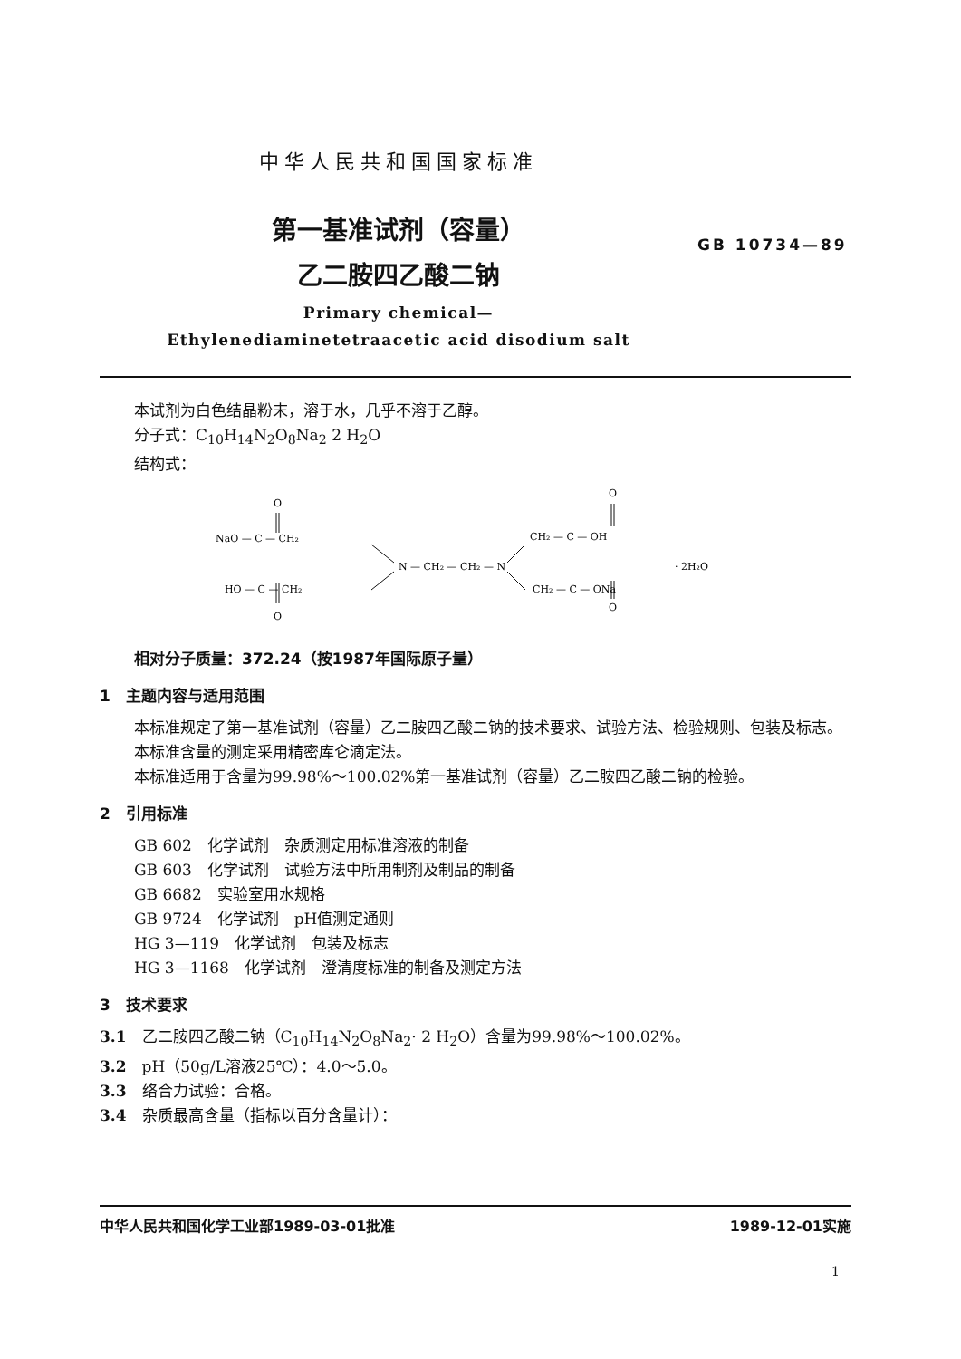中华人民共和国国家标准
第一基准试剂（容量）
乙二胺四乙酸二钠
GB 10734—89
Primary chemical—
Ethylenediaminetetraacetic acid disodium salt
本试剂为白色结晶粉末，溶于水，几乎不溶于乙醇。
分子式：C<sub>10</sub>H<sub>14</sub>N<sub>2</sub>O<sub>8</sub>Na<sub>2</sub> 2 H<sub>2</sub>O
结构式：
O
NaO — C — CH₂
N — CH₂ — CH₂ — N
HO — C — CH₂
O
O
CH₂ — C — OH
· 2H₂O
CH₂ — C — ONa
O
相对分子质量：372.24（按1987年国际原子量）
1　主题内容与适用范围
本标准规定了第一基准试剂（容量）乙二胺四乙酸二钠的技术要求、试验方法、检验规则、包装及标志。
本标准含量的测定采用精密库仑滴定法。
本标准适用于含量为99.98%～100.02%第一基准试剂（容量）乙二胺四乙酸二钠的检验。
2　引用标准
GB 602　化学试剂　杂质测定用标准溶液的制备
GB 603　化学试剂　试验方法中所用制剂及制品的制备
GB 6682　实验室用水规格
GB 9724　化学试剂　pH值测定通则
HG 3—119　化学试剂　包装及标志
HG 3—1168　化学试剂　澄清度标准的制备及测定方法
3　技术要求
3.1　乙二胺四乙酸二钠（C<sub>10</sub>H<sub>14</sub>N<sub>2</sub>O<sub>8</sub>Na<sub>2</sub>· 2 H<sub>2</sub>O）含量为99.98%～100.02%。
3.2　pH（50g/L溶液25℃）：4.0～5.0。
3.3　络合力试验：合格。
3.4　杂质最高含量（指标以百分含量计）：
中华人民共和国化学工业部1989-03-01批准 1989-12-01实施
1